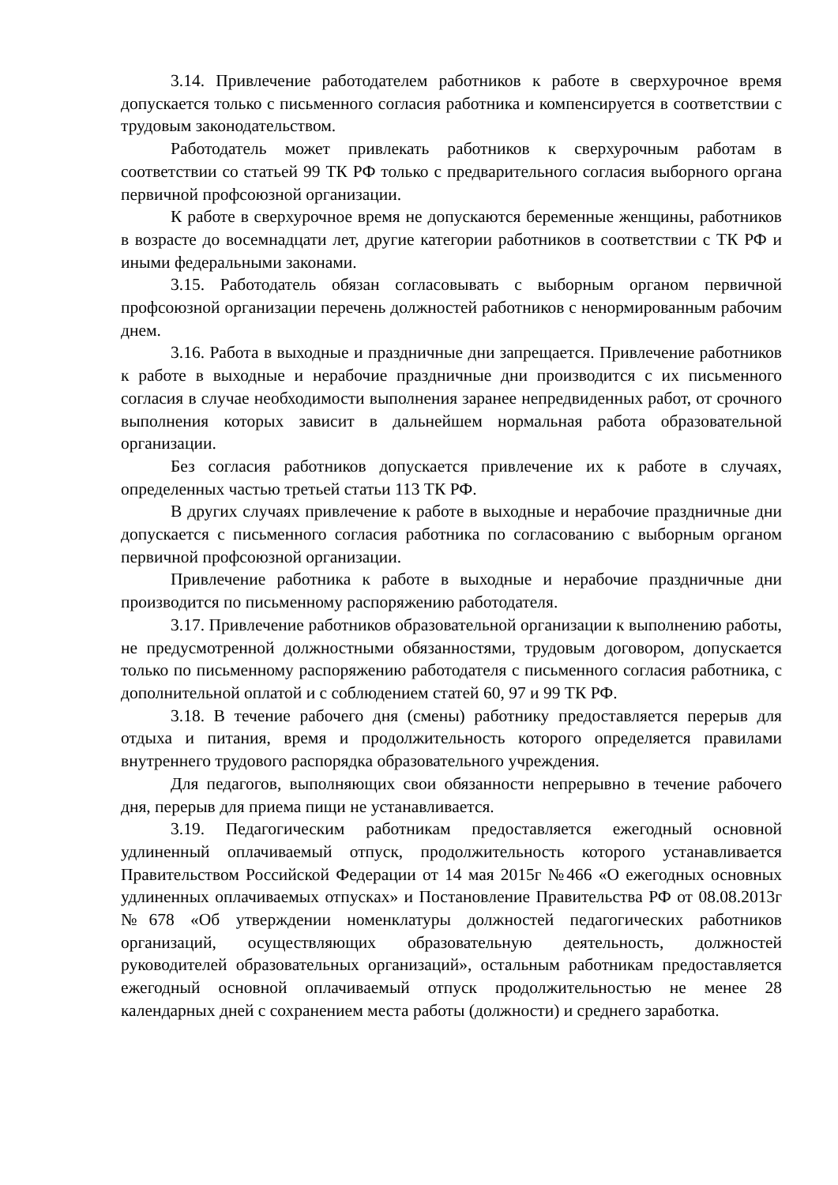3.14. Привлечение работодателем работников к работе в сверхурочное время допускается только с письменного согласия работника и компенсируется в соответствии с трудовым законодательством.
Работодатель может привлекать работников к сверхурочным работам в соответствии со статьей 99 ТК РФ только с предварительного согласия выборного органа первичной профсоюзной организации.
К работе в сверхурочное время не допускаются беременные женщины, работников в возрасте до восемнадцати лет, другие категории работников в соответствии с ТК РФ и иными федеральными законами.
3.15. Работодатель обязан согласовывать с выборным органом первичной профсоюзной организации перечень должностей работников с ненормированным рабочим днем.
3.16. Работа в выходные и праздничные дни запрещается. Привлечение работников к работе в выходные и нерабочие праздничные дни производится с их письменного согласия в случае необходимости выполнения заранее непредвиденных работ, от срочного выполнения которых зависит в дальнейшем нормальная работа образовательной организации.
Без согласия работников допускается привлечение их к работе в случаях, определенных частью третьей статьи 113 ТК РФ.
В других случаях привлечение к работе в выходные и нерабочие праздничные дни допускается с письменного согласия работника по согласованию с выборным органом первичной профсоюзной организации.
Привлечение работника к работе в выходные и нерабочие праздничные дни производится по письменному распоряжению работодателя.
3.17. Привлечение работников образовательной организации к выполнению работы, не предусмотренной должностными обязанностями, трудовым договором, допускается только по письменному распоряжению работодателя с письменного согласия работника, с дополнительной оплатой и с соблюдением статей 60, 97 и 99 ТК РФ.
3.18. В течение рабочего дня (смены) работнику предоставляется перерыв для отдыха и питания, время и продолжительность которого определяется правилами внутреннего трудового распорядка образовательного учреждения.
Для педагогов, выполняющих свои обязанности непрерывно в течение рабочего дня, перерыв для приема пищи не устанавливается.
3.19. Педагогическим работникам предоставляется ежегодный основной удлиненный оплачиваемый отпуск, продолжительность которого устанавливается Правительством Российской Федерации от 14 мая 2015г №466 «О ежегодных основных удлиненных оплачиваемых отпусках» и Постановление Правительства РФ от 08.08.2013г №678 «Об утверждении номенклатуры должностей педагогических работников организаций, осуществляющих образовательную деятельность, должностей руководителей образовательных организаций», остальным работникам предоставляется ежегодный основной оплачиваемый отпуск продолжительностью не менее 28 календарных дней с сохранением места работы (должности) и среднего заработка.